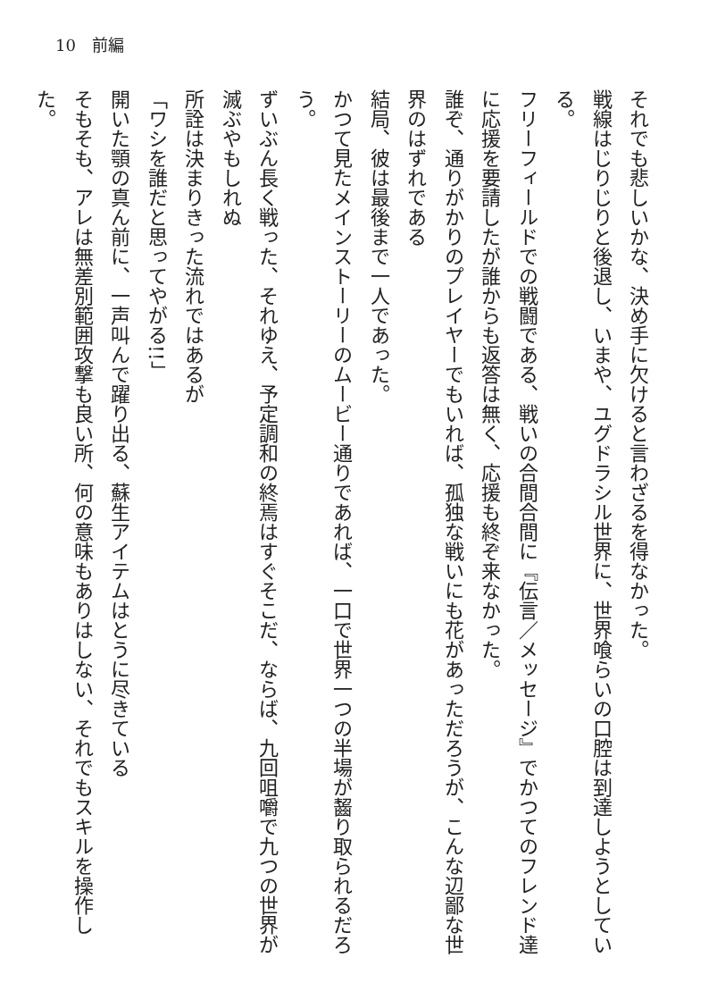10　前編
それでも悲しいかな、決め手に欠けると言わざるを得なかった。
戦線はじりじりと後退し、いまや、ユグドラシル世界に、世界喰らいの口腔は到達しようとしている。
フリーフィールドでの戦闘である、戦いの合間合間に『伝言／メッセージ』でかつてのフレンド達に応援を要請したが誰からも返答は無く、応援も終ぞ来なかった。
誰ぞ、通りがかりのプレイヤーでもいれば、孤独な戦いにも花があっただろうが、こんな辺鄙な世界のはずれである
結局、彼は最後まで一人であった。
かつて見たメインストーリーのムービー通りであれば、一口で世界一つの半場が齧り取られるだろう。
ずいぶん長く戦った、それゆえ、予定調和の終焉はすぐそこだ、ならば、九回咀嚼で九つの世界が滅ぶやもしれぬ
所詮は決まりきった流れではあるが
「ワシを誰だと思ってやがる!!」
開いた顎の真ん前に、一声叫んで躍り出る、蘇生アイテムはとうに尽きている
そもそも、アレは無差別範囲攻撃も良い所、何の意味もありはしない、それでもスキルを操作した。